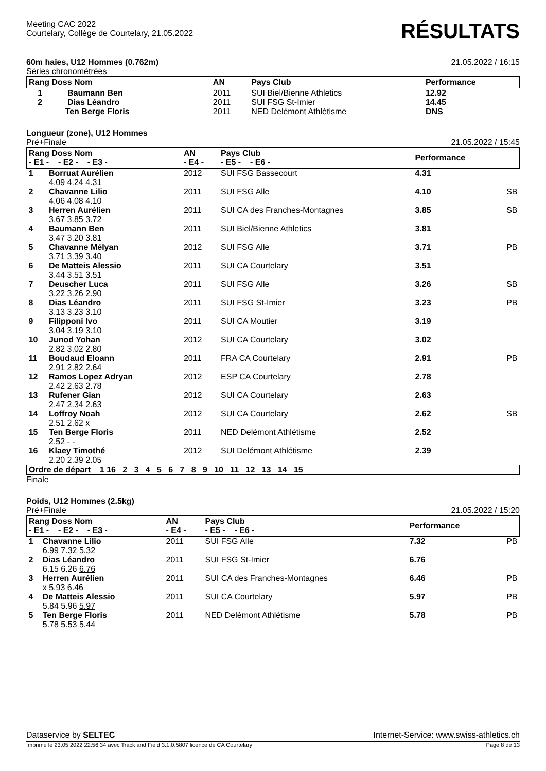Meeting CAC 2022
Courtelary, Collège de Courtelary, 21.05.2022
RÉSULTATS
60m haies, U12 Hommes (0.762m)
Séries chronométrées
21.05.2022 / 16:15
| Rang Doss Nom | AN | Pays Club | Performance |
| --- | --- | --- | --- |
| 1 Baumann Ben | 2011 | SUI Biel/Bienne Athletics | 12.92 |
| 2 Dias Léandro | 2011 | SUI FSG St-Imier | 14.45 |
| Ten Berge Floris | 2011 | NED Delémont Athlétisme | DNS |
Longueur (zone), U12 Hommes
Pré+Finale
21.05.2022 / 15:45
| Rang Doss Nom - E1 - - E2 - - E3 - | | AN - E4 - | Pays Club - E5 - - E6 - | Performance | |
| --- | --- | --- | --- | --- | --- |
| 1 | Borruat Aurélien 4.09 4.24 4.31 | 2012 | SUI FSG Bassecourt | 4.31 | |
| 2 | Chavanne Lilio 4.06 4.08 4.10 | 2011 | SUI FSG Alle | 4.10 | SB |
| 3 | Herren Aurélien 3.67 3.85 3.72 | 2011 | SUI CA des Franches-Montagnes | 3.85 | SB |
| 4 | Baumann Ben 3.47 3.20 3.81 | 2011 | SUI Biel/Bienne Athletics | 3.81 | |
| 5 | Chavanne Mélyan 3.71 3.39 3.40 | 2012 | SUI FSG Alle | 3.71 | PB |
| 6 | De Matteis Alessio 3.44 3.51 3.51 | 2011 | SUI CA Courtelary | 3.51 | |
| 7 | Deuscher Luca 3.22 3.26 2.90 | 2011 | SUI FSG Alle | 3.26 | SB |
| 8 | Dias Léandro 3.13 3.23 3.10 | 2011 | SUI FSG St-Imier | 3.23 | PB |
| 9 | Filipponi Ivo 3.04 3.19 3.10 | 2011 | SUI CA Moutier | 3.19 | |
| 10 | Junod Yohan 2.82 3.02 2.80 | 2012 | SUI CA Courtelary | 3.02 | |
| 11 | Boudaud Eloann 2.91 2.82 2.64 | 2011 | FRA CA Courtelary | 2.91 | PB |
| 12 | Ramos Lopez Adryan 2.42 2.63 2.78 | 2012 | ESP CA Courtelary | 2.78 | |
| 13 | Rufener Gian 2.47 2.34 2.63 | 2012 | SUI CA Courtelary | 2.63 | |
| 14 | Loffroy Noah 2.51 2.62 x | 2012 | SUI CA Courtelary | 2.62 | SB |
| 15 | Ten Berge Floris 2.52 - - | 2011 | NED Delémont Athlétisme | 2.52 | |
| 16 | Klaey Timothé 2.20 2.39 2.05 | 2012 | SUI Delémont Athlétisme | 2.39 | |
| Ordre de départ 1 16 2 3 4 5 6 7 8 9 10 11 12 13 14 15 | | | | | |
Finale
Poids, U12 Hommes (2.5kg)
Pré+Finale
21.05.2022 / 15:20
| Rang Doss Nom - E1 - - E2 - - E3 - | | AN - E4 - | Pays Club - E5 - - E6 - | Performance | |
| --- | --- | --- | --- | --- | --- |
| 1 | Chavanne Lilio 6.99 7.32 5.32 | 2011 | SUI FSG Alle | 7.32 | PB |
| 2 | Dias Léandro 6.15 6.26 6.76 | 2011 | SUI FSG St-Imier | 6.76 | |
| 3 | Herren Aurélien x 5.93 6.46 | 2011 | SUI CA des Franches-Montagnes | 6.46 | PB |
| 4 | De Matteis Alessio 5.84 5.96 5.97 | 2011 | SUI CA Courtelary | 5.97 | PB |
| 5 | Ten Berge Floris 5.78 5.53 5.44 | 2011 | NED Delémont Athlétisme | 5.78 | PB |
Dataservice by SELTEC Internet-Service: www.swiss-athletics.ch
Imprimé le 23.05.2022 22:56:34 avec Track and Field 3.1.0.5807 licence de CA Courtelary
Page 8 de 13